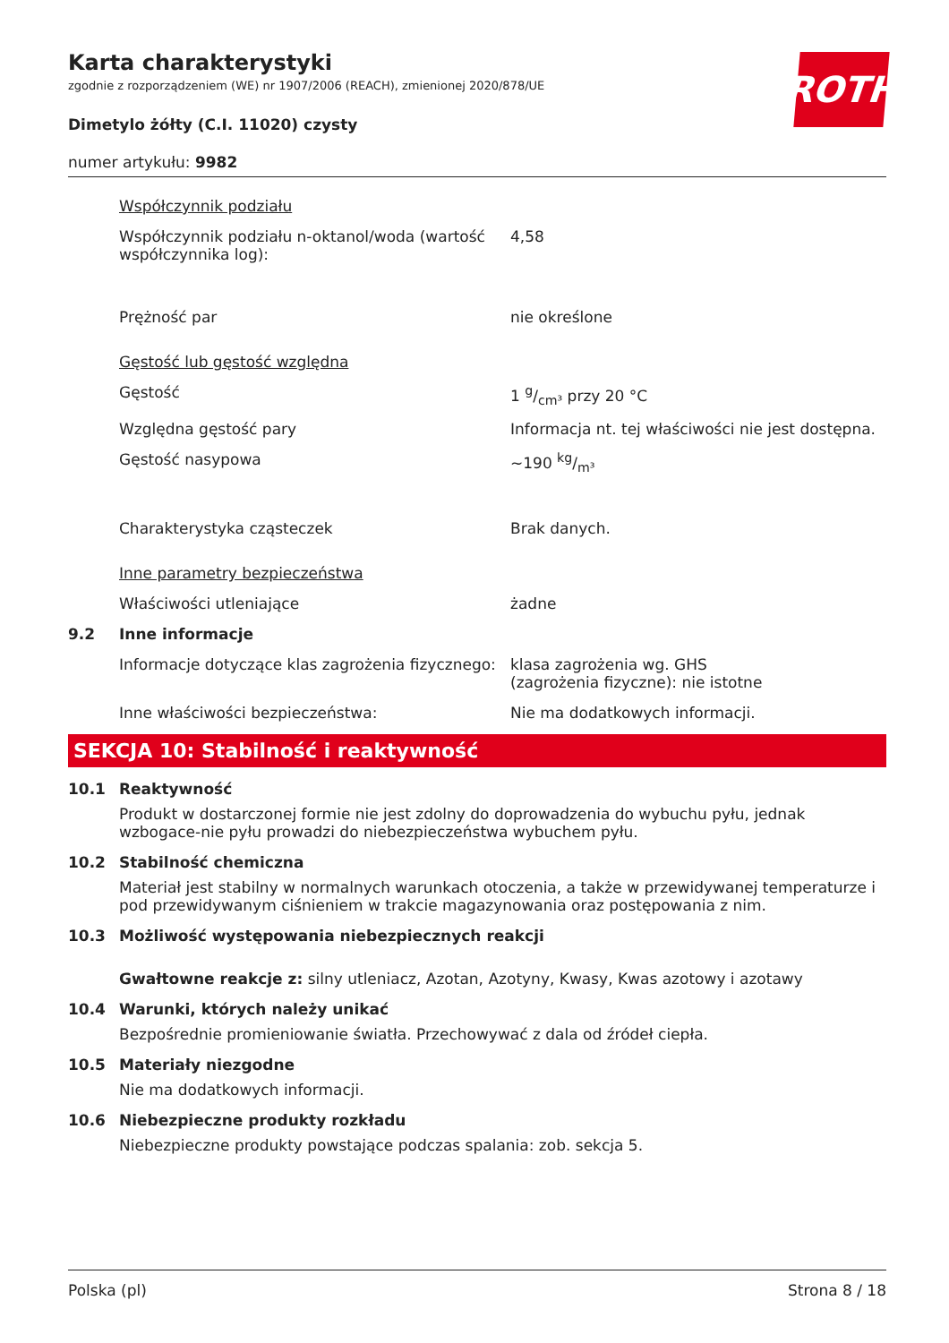ROTH
Karta charakterystyki
zgodnie z rozporządzeniem (WE) nr 1907/2006 (REACH), zmienionej 2020/878/UE
Dimetylo żółty (C.I. 11020) czysty
numer artykułu: 9982
Współczynnik podziału
Współczynnik podziału n-oktanol/woda (wartość współczynnika log):
4,58
Prężność par nie określone
Gęstość lub gęstość względna
Gęstość 1 g/cm³ przy 20 °C
Względna gęstość pary Informacja nt. tej właściwości nie jest dostępna.
Gęstość nasypowa ~190 kg/m³
Charakterystyka cząsteczek Brak danych.
Inne parametry bezpieczeństwa
Właściwości utleniające żadne
9.2 Inne informacje
Informacje dotyczące klas zagrożenia fizycznego:
klasa zagrożenia wg. GHS
(zagrożenia fizyczne): nie istotne
Inne właściwości bezpieczeństwa: Nie ma dodatkowych informacji.
SEKCJA 10: Stabilność i reaktywność
10.1 Reaktywność
Produkt w dostarczonej formie nie jest zdolny do doprowadzenia do wybuchu pyłu, jednak wzbogace-nie pyłu prowadzi do niebezpieczeństwa wybuchem pyłu.
10.2 Stabilność chemiczna
Materiał jest stabilny w normalnych warunkach otoczenia, a także w przewidywanej temperaturze i pod przewidywanym ciśnieniem w trakcie magazynowania oraz postępowania z nim.
10.3 Możliwość występowania niebezpiecznych reakcji
Gwałtowne reakcje z: silny utleniacz, Azotan, Azotyny, Kwasy, Kwas azotowy i azotawy
10.4 Warunki, których należy unikać
Bezpośrednie promieniowanie światła. Przechowywać z dala od źródeł ciepła.
10.5 Materiały niezgodne
Nie ma dodatkowych informacji.
10.6 Niebezpieczne produkty rozkładu
Niebezpieczne produkty powstające podczas spalania: zob. sekcja 5.
Polska (pl) Strona 8 / 18